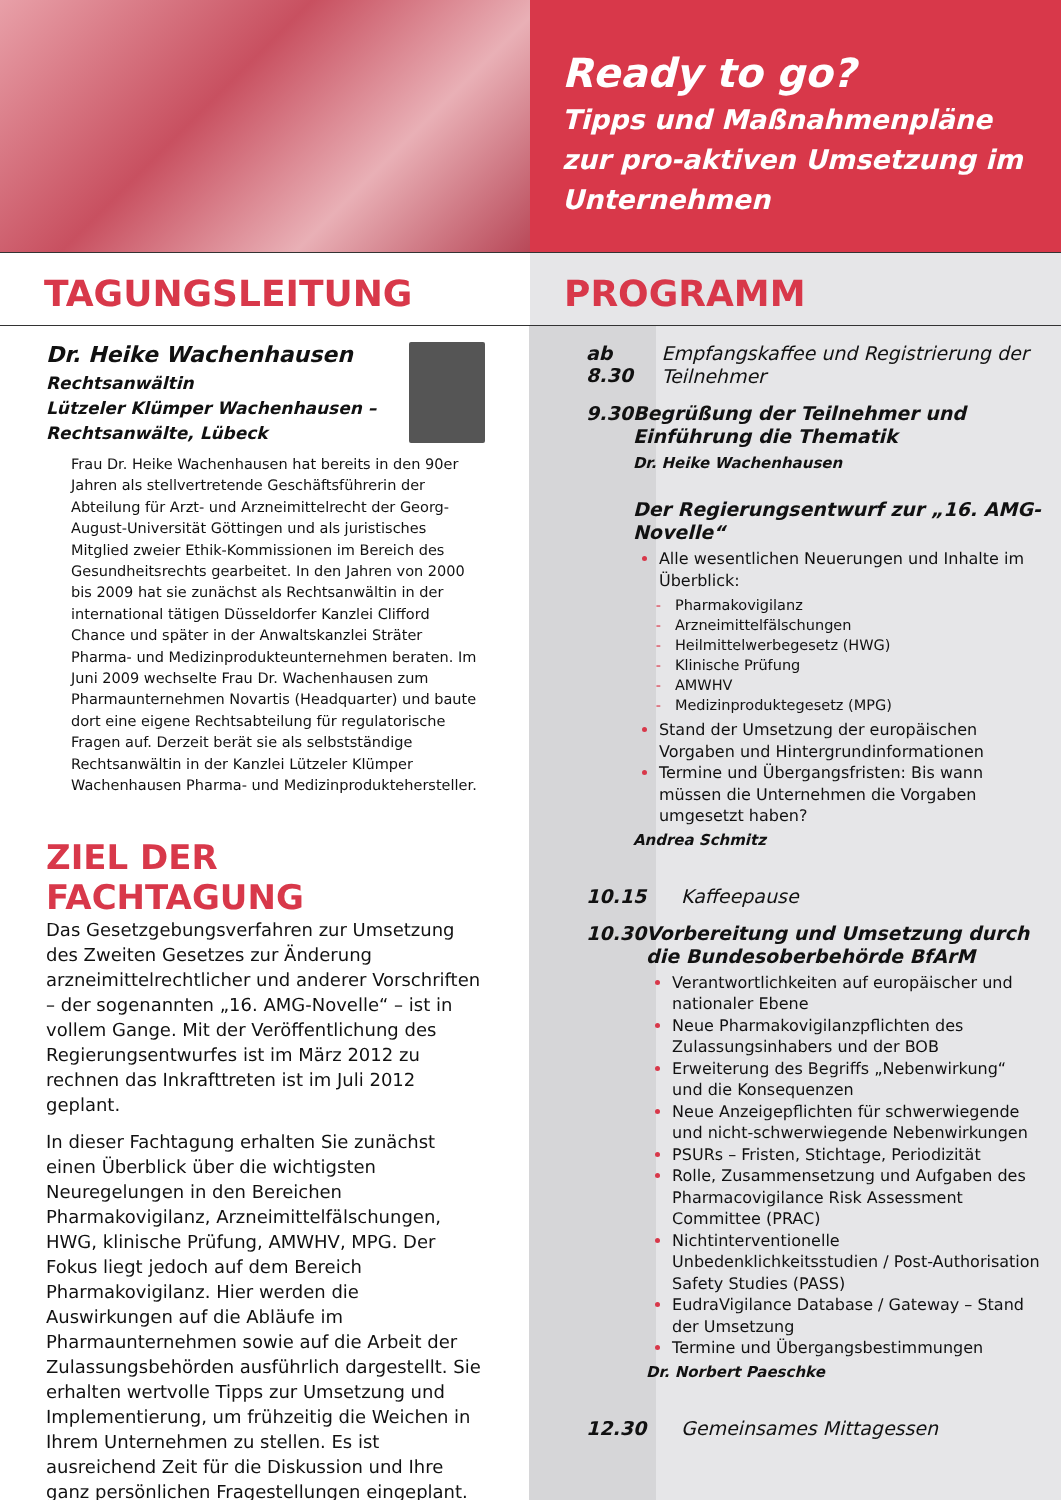Ready to go?
Tipps und Maßnahmenpläne zur pro-aktiven Umsetzung im Unternehmen
TAGUNGSLEITUNG PROGRAMM
Dr. Heike Wachenhausen
Rechtsanwältin
Lützeler Klümper Wachenhausen – Rechtsanwälte, Lübeck
Frau Dr. Heike Wachenhausen hat bereits in den 90er Jahren als stellvertretende Geschäftsführerin der Abteilung für Arzt- und Arzneimittelrecht der Georg-August-Universität Göttingen und als juristisches Mitglied zweier Ethik-Kommissionen im Bereich des Gesundheitsrechts gearbeitet. In den Jahren von 2000 bis 2009 hat sie zunächst als Rechtsanwältin in der international tätigen Düsseldorfer Kanzlei Clifford Chance und später in der Anwaltskanzlei Sträter Pharma- und Medizinprodukteunternehmen beraten. Im Juni 2009 wechselte Frau Dr. Wachenhausen zum Pharmaunternehmen Novartis (Headquarter) und baute dort eine eigene Rechtsabteilung für regulatorische Fragen auf. Derzeit berät sie als selbstständige Rechtsanwältin in der Kanzlei Lützeler Klümper Wachenhausen Pharma- und Medizinproduktehersteller.
ZIEL DER FACHTAGUNG
Das Gesetzgebungsverfahren zur Umsetzung des Zweiten Gesetzes zur Änderung arzneimittelrechtlicher und anderer Vorschriften – der sogenannten „16. AMG-Novelle“ – ist in vollem Gange. Mit der Veröffentlichung des Regierungsentwurfes ist im März 2012 zu rechnen das Inkrafttreten ist im Juli 2012 geplant.
In dieser Fachtagung erhalten Sie zunächst einen Überblick über die wichtigsten Neuregelungen in den Bereichen Pharmakovigilanz, Arzneimittelfälschungen, HWG, klinische Prüfung, AMWHV, MPG. Der Fokus liegt jedoch auf dem Bereich Pharmakovigilanz. Hier werden die Auswirkungen auf die Abläufe im Pharmaunternehmen sowie auf die Arbeit der Zulassungsbehörden ausführlich dargestellt. Sie erhalten wertvolle Tipps zur Umsetzung und Implementierung, um frühzeitig die Weichen in Ihrem Unternehmen zu stellen. Es ist ausreichend Zeit für die Diskussion und Ihre ganz persönlichen Fragestellungen eingeplant.
ab 8.30
Empfangskaffee und Registrierung der Teilnehmer
9.30
Begrüßung der Teilnehmer und Einführung die Thematik
Dr. Heike Wachenhausen
Der Regierungsentwurf zur „16. AMG-Novelle“
Alle wesentlichen Neuerungen und Inhalte im Überblick:
Pharmakovigilanz
Arzneimittelfälschungen
Heilmittelwerbegesetz (HWG)
Klinische Prüfung
AMWHV
Medizinproduktegesetz (MPG)
Stand der Umsetzung der europäischen Vorgaben und Hintergrundinformationen
Termine und Übergangsfristen: Bis wann müssen die Unternehmen die Vorgaben umgesetzt haben?
Andrea Schmitz
10.15
Kaffeepause
10.30
Vorbereitung und Umsetzung durch die Bundesoberbehörde BfArM
Verantwortlichkeiten auf europäischer und nationaler Ebene
Neue Pharmakovigilanzpflichten des Zulassungsinhabers und der BOB
Erweiterung des Begriffs „Nebenwirkung“ und die Konsequenzen
Neue Anzeigepflichten für schwerwiegende und nicht-schwerwiegende Nebenwirkungen
PSURs – Fristen, Stichtage, Periodizität
Rolle, Zusammensetzung und Aufgaben des Pharmacovigilance Risk Assessment Committee (PRAC)
Nichtinterventionelle Unbedenklichkeitsstudien / Post-Authorisation Safety Studies (PASS)
EudraVigilance Database / Gateway – Stand der Umsetzung
Termine und Übergangsbestimmungen
Dr. Norbert Paeschke
12.30
Gemeinsames Mittagessen